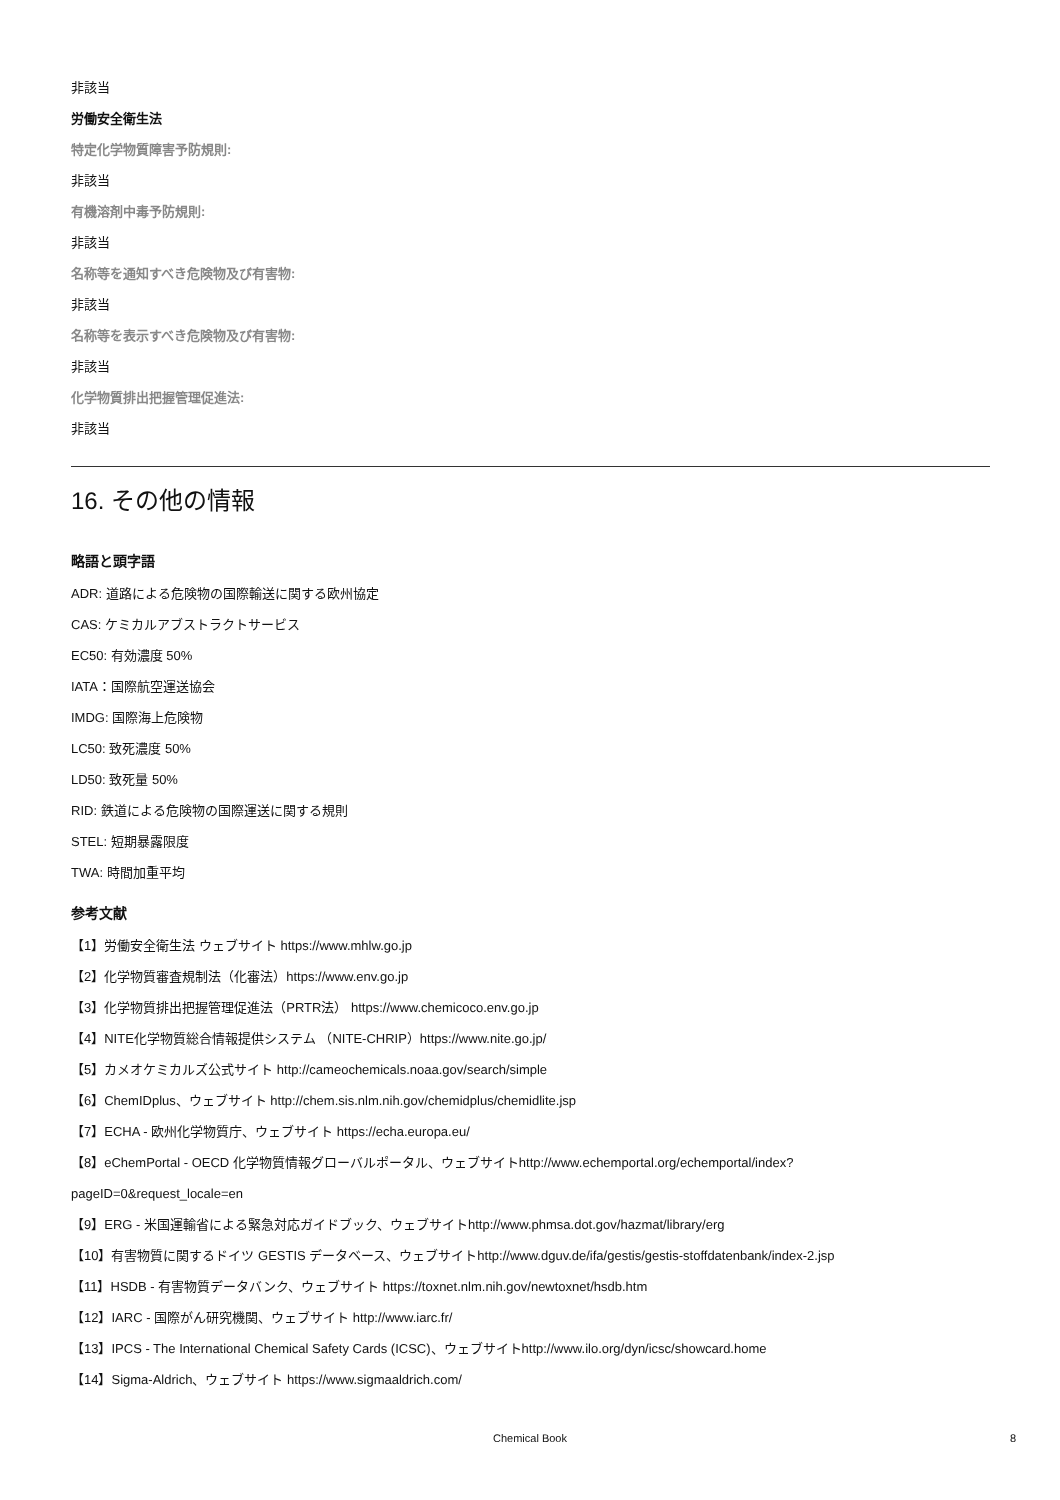非該当
労働安全衛生法
特定化学物質障害予防規則:
非該当
有機溶剤中毒予防規則:
非該当
名称等を通知すべき危険物及び有害物:
非該当
名称等を表示すべき危険物及び有害物:
非該当
化学物質排出把握管理促進法:
非該当
16. その他の情報
略語と頭字語
ADR: 道路による危険物の国際輸送に関する欧州協定
CAS: ケミカルアブストラクトサービス
EC50: 有効濃度 50%
IATA：国際航空運送協会
IMDG: 国際海上危険物
LC50: 致死濃度 50%
LD50: 致死量 50%
RID: 鉄道による危険物の国際運送に関する規則
STEL: 短期暴露限度
TWA: 時間加重平均
参考文献
【1】労働安全衛生法 ウェブサイト https://www.mhlw.go.jp
【2】化学物質審査規制法（化審法）https://www.env.go.jp
【3】化学物質排出把握管理促進法（PRTR法） https://www.chemicoco.env.go.jp
【4】NITE化学物質総合情報提供システム （NITE-CHRIP）https://www.nite.go.jp/
【5】カメオケミカルズ公式サイト http://cameochemicals.noaa.gov/search/simple
【6】ChemIDplus、ウェブサイト http://chem.sis.nlm.nih.gov/chemidplus/chemidlite.jsp
【7】ECHA - 欧州化学物質庁、ウェブサイト https://echa.europa.eu/
【8】eChemPortal - OECD 化学物質情報グローバルポータル、ウェブサイトhttp://www.echemportal.org/echemportal/index?
pageID=0&request_locale=en
【9】ERG - 米国運輸省による緊急対応ガイドブック、ウェブサイトhttp://www.phmsa.dot.gov/hazmat/library/erg
【10】有害物質に関するドイツ GESTIS データベース、ウェブサイトhttp://www.dguv.de/ifa/gestis/gestis-stoffdatenbank/index-2.jsp
【11】HSDB - 有害物質データバンク、ウェブサイト https://toxnet.nlm.nih.gov/newtoxnet/hsdb.htm
【12】IARC - 国際がん研究機関、ウェブサイト http://www.iarc.fr/
【13】IPCS - The International Chemical Safety Cards (ICSC)、ウェブサイトhttp://www.ilo.org/dyn/icsc/showcard.home
【14】Sigma-Aldrich、ウェブサイト https://www.sigmaaldrich.com/
Chemical Book 8